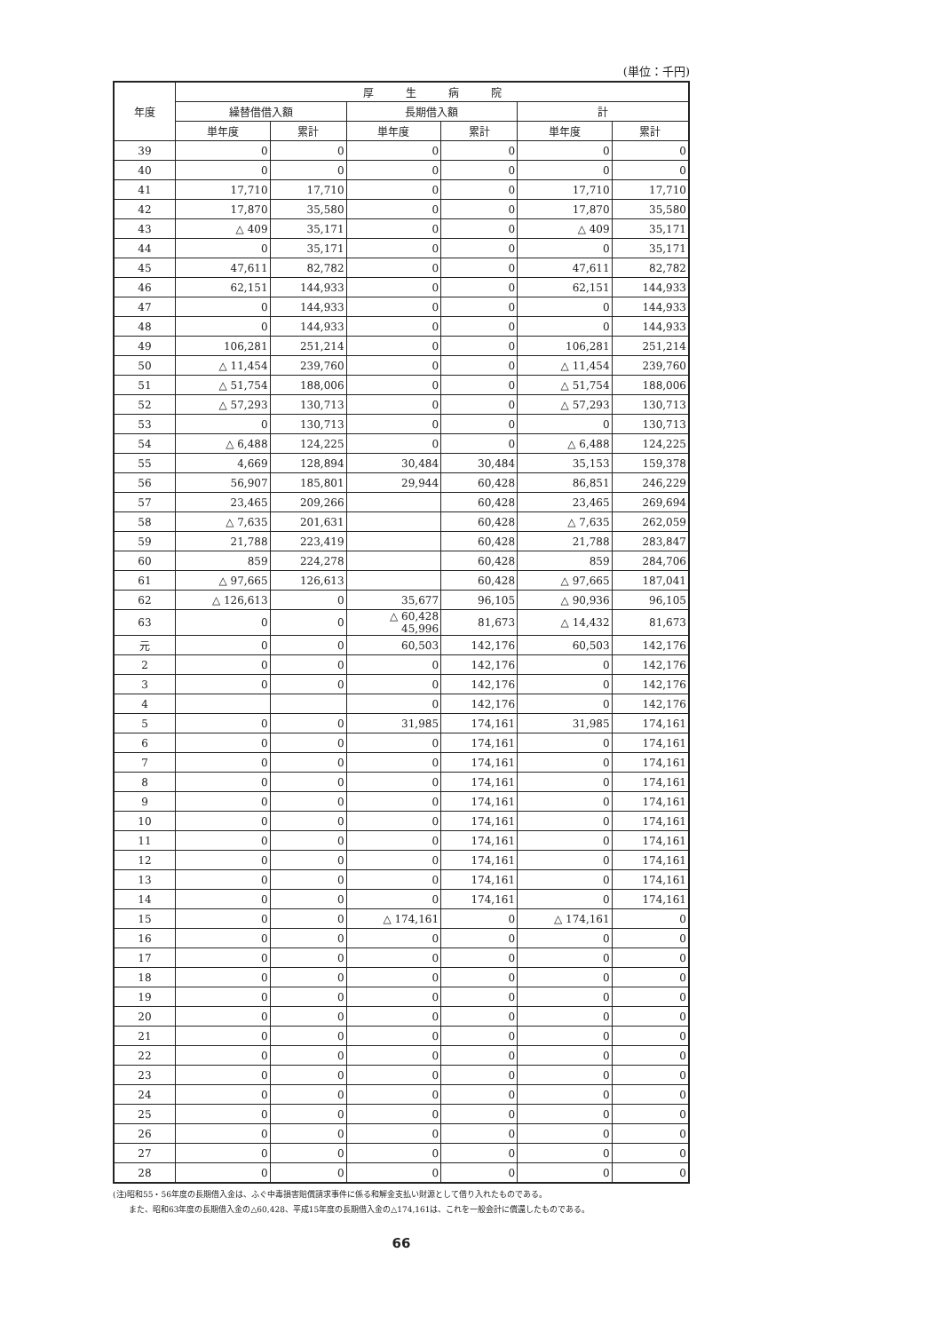(単位：千円)
| 年度 | 厚 生 病 院 | | | | | |
| --- | --- | --- | --- | --- | --- | --- |
| | 繰替借借入額 | | 長期借入額 | | 計 | |
| | 単年度 | 累計 | 単年度 | 累計 | 単年度 | 累計 |
| 39 | 0 | 0 | 0 | 0 | 0 | 0 |
| 40 | 0 | 0 | 0 | 0 | 0 | 0 |
| 41 | 17,710 | 17,710 | 0 | 0 | 17,710 | 17,710 |
| 42 | 17,870 | 35,580 | 0 | 0 | 17,870 | 35,580 |
| 43 | △ 409 | 35,171 | 0 | 0 | △ 409 | 35,171 |
| 44 | 0 | 35,171 | 0 | 0 | 0 | 35,171 |
| 45 | 47,611 | 82,782 | 0 | 0 | 47,611 | 82,782 |
| 46 | 62,151 | 144,933 | 0 | 0 | 62,151 | 144,933 |
| 47 | 0 | 144,933 | 0 | 0 | 0 | 144,933 |
| 48 | 0 | 144,933 | 0 | 0 | 0 | 144,933 |
| 49 | 106,281 | 251,214 | 0 | 0 | 106,281 | 251,214 |
| 50 | △ 11,454 | 239,760 | 0 | 0 | △ 11,454 | 239,760 |
| 51 | △ 51,754 | 188,006 | 0 | 0 | △ 51,754 | 188,006 |
| 52 | △ 57,293 | 130,713 | 0 | 0 | △ 57,293 | 130,713 |
| 53 | 0 | 130,713 | 0 | 0 | 0 | 130,713 |
| 54 | △ 6,488 | 124,225 | 0 | 0 | △ 6,488 | 124,225 |
| 55 | 4,669 | 128,894 | 30,484 | 30,484 | 35,153 | 159,378 |
| 56 | 56,907 | 185,801 | 29,944 | 60,428 | 86,851 | 246,229 |
| 57 | 23,465 | 209,266 | | 60,428 | 23,465 | 269,694 |
| 58 | △ 7,635 | 201,631 | | 60,428 | △ 7,635 | 262,059 |
| 59 | 21,788 | 223,419 | | 60,428 | 21,788 | 283,847 |
| 60 | 859 | 224,278 | | 60,428 | 859 | 284,706 |
| 61 | △ 97,665 | 126,613 | | 60,428 | △ 97,665 | 187,041 |
| 62 | △ 126,613 | 0 | 35,677 | 96,105 | △ 90,936 | 96,105 |
| 63 | 0 | 0 | △ 60,428 45,996 | 81,673 | △ 14,432 | 81,673 |
| 元 | 0 | 0 | 60,503 | 142,176 | 60,503 | 142,176 |
| 2 | 0 | 0 | 0 | 142,176 | 0 | 142,176 |
| 3 | 0 | 0 | 0 | 142,176 | 0 | 142,176 |
| 4 | | | 0 | 142,176 | 0 | 142,176 |
| 5 | 0 | 0 | 31,985 | 174,161 | 31,985 | 174,161 |
| 6 | 0 | 0 | 0 | 174,161 | 0 | 174,161 |
| 7 | 0 | 0 | 0 | 174,161 | 0 | 174,161 |
| 8 | 0 | 0 | 0 | 174,161 | 0 | 174,161 |
| 9 | 0 | 0 | 0 | 174,161 | 0 | 174,161 |
| 10 | 0 | 0 | 0 | 174,161 | 0 | 174,161 |
| 11 | 0 | 0 | 0 | 174,161 | 0 | 174,161 |
| 12 | 0 | 0 | 0 | 174,161 | 0 | 174,161 |
| 13 | 0 | 0 | 0 | 174,161 | 0 | 174,161 |
| 14 | 0 | 0 | 0 | 174,161 | 0 | 174,161 |
| 15 | 0 | 0 | △ 174,161 | 0 | △ 174,161 | 0 |
| 16 | 0 | 0 | 0 | 0 | 0 | 0 |
| 17 | 0 | 0 | 0 | 0 | 0 | 0 |
| 18 | 0 | 0 | 0 | 0 | 0 | 0 |
| 19 | 0 | 0 | 0 | 0 | 0 | 0 |
| 20 | 0 | 0 | 0 | 0 | 0 | 0 |
| 21 | 0 | 0 | 0 | 0 | 0 | 0 |
| 22 | 0 | 0 | 0 | 0 | 0 | 0 |
| 23 | 0 | 0 | 0 | 0 | 0 | 0 |
| 24 | 0 | 0 | 0 | 0 | 0 | 0 |
| 25 | 0 | 0 | 0 | 0 | 0 | 0 |
| 26 | 0 | 0 | 0 | 0 | 0 | 0 |
| 27 | 0 | 0 | 0 | 0 | 0 | 0 |
| 28 | 0 | 0 | 0 | 0 | 0 | 0 |
(注)昭和55・56年度の長期借入金は、ふぐ中毒損害賠償請求事件に係る和解金支払い財源として借り入れたものである。
　　また、昭和63年度の長期借入金の△60,428、平成15年度の長期借入金の△174,161は、これを一般会計に償還したものである。
66